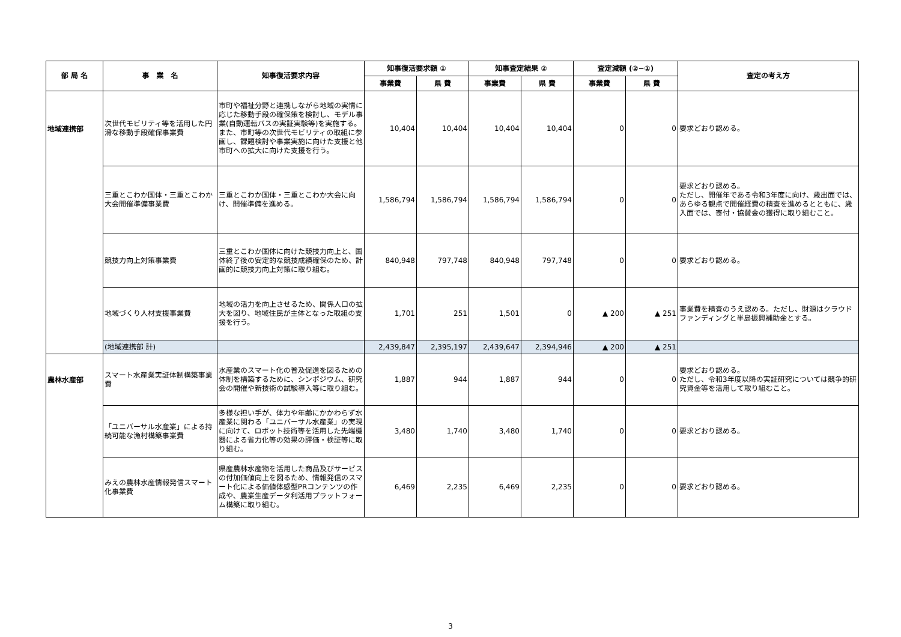| 部 局 名 | 事 業 名 | 知事復活要求内容 | 知事復活要求額 ① | | 知事査定結果 ② | | 査定減額 (②−①) | | 査定の考え方 |
| --- | --- | --- | --- | --- | --- | --- | --- | --- | --- |
| | | | 事業費 | 県 費 | 事業費 | 県 費 | 事業費 | 県 費 | |
| 地域連携部 | 次世代モビリティ等を活用した円滑な移動手段確保事業費 | 市町や福祉分野と連携しながら地域の実情に応じた移動手段の確保策を検討し、モデル事業(自動運転バスの実証実験等)を実施する。また、市町等の次世代モビリティの取組に参画し、課題検討や事業実施に向けた支援と他市町への拡大に向けた支援を行う。 | 10,404 | 10,404 | 10,404 | 10,404 | 0 | 0 | 要求どおり認める。 |
| | 三重とこわか国体・三重とこわか大会開催準備事業費 | 三重とこわか国体・三重とこわか大会に向け、開催準備を進める。 | 1,586,794 | 1,586,794 | 1,586,794 | 1,586,794 | 0 | 0 | 要求どおり認める。 ただし、開催年である令和3年度に向け、歳出面では、あらゆる観点で開催経費の精査を進めるとともに、歳入面では、寄付・協賛金の獲得に取り組むこと。 |
| | 競技力向上対策事業費 | 三重とこわか国体に向けた競技力向上と、国体終了後の安定的な競技成績確保のため、計画的に競技力向上対策に取り組む。 | 840,948 | 797,748 | 840,948 | 797,748 | 0 | 0 | 要求どおり認める。 |
| | 地域づくり人材支援事業費 | 地域の活力を向上させるため、関係人口の拡大を図り、地域住民が主体となった取組の支援を行う。 | 1,701 | 251 | 1,501 | 0 | ▲ 200 | ▲ 251 | 事業費を精査のうえ認める。ただし、財源はクラウドファンディングと半島振興補助金とする。 |
| | (地域連携部 計) | | 2,439,847 | 2,395,197 | 2,439,647 | 2,394,946 | ▲ 200 | ▲ 251 | |
| 農林水産部 | スマート水産業実証体制構築事業費 | 水産業のスマート化の普及促進を図るための体制を構築するために、シンポジウム、研究会の開催や新技術の試験導入等に取り組む。 | 1,887 | 944 | 1,887 | 944 | 0 | 0 | 要求どおり認める。 ただし、令和3年度以降の実証研究については競争的研究資金等を活用して取り組むこと。 |
| | 「ユニバーサル水産業」による持続可能な漁村構築事業費 | 多様な担い手が、体力や年齢にかかわらず水産業に関わる「ユニバーサル水産業」の実現に向けて、ロボット技術等を活用した先端機器による省力化等の効果の評価・検証等に取り組む。 | 3,480 | 1,740 | 3,480 | 1,740 | 0 | 0 | 要求どおり認める。 |
| | みえの農林水産情報発信スマート化事業費 | 県産農林水産物を活用した商品及びサービスの付加価値向上を図るため、情報発信のスマート化による価値体感型PRコンテンツの作成や、農業生産データ利活用プラットフォーム構築に取り組む。 | 6,469 | 2,235 | 6,469 | 2,235 | 0 | 0 | 要求どおり認める。 |
3